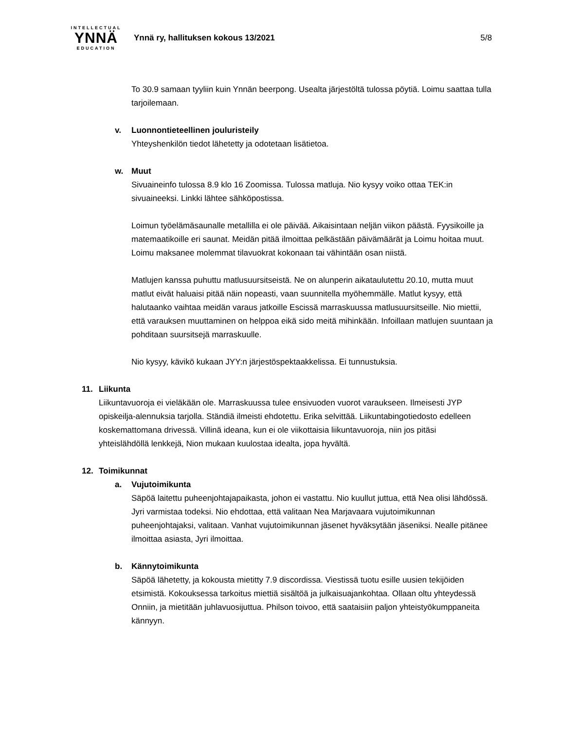INTELLECTUAL
YNNÄ
EDUCATION
Ynnä ry, hallituksen kokous 13/2021
5/8
To 30.9 samaan tyyliin kuin Ynnän beerpong. Usealta järjestöltä tulossa pöytiä. Loimu saattaa tulla tarjoilemaan.
v. Luonnontieteellinen jouluristeily
Yhteyshenkilön tiedot lähetetty ja odotetaan lisätietoa.
w. Muut
Sivuaineinfo tulossa 8.9 klo 16 Zoomissa. Tulossa matluja. Nio kysyy voiko ottaa TEK:in sivuaineeksi. Linkki lähtee sähköpostissa.
Loimun työelämäsaunalle metallilla ei ole päivää. Aikaisintaan neljän viikon päästä. Fyysikoille ja matemaatikoille eri saunat. Meidän pitää ilmoittaa pelkästään päivämäärät ja Loimu hoitaa muut. Loimu maksanee molemmat tilavuokrat kokonaan tai vähintään osan niistä.
Matlujen kanssa puhuttu matlusuursitseistä. Ne on alunperin aikataulutettu 20.10, mutta muut matlut eivät haluaisi pitää näin nopeasti, vaan suunnitella myöhemmälle. Matlut kysyy, että halutaanko vaihtaa meidän varaus jatkoille Escissä marraskuussa matlusuursitseille. Nio miettii, että varauksen muuttaminen on helppoa eikä sido meitä mihinkään. Infoillaan matlujen suuntaan ja pohditaan suursitsejä marraskuulle.
Nio kysyy, kävikö kukaan JYY:n järjestöspektaakkelissa. Ei tunnustuksia.
11. Liikunta
Liikuntavuoroja ei vieläkään ole. Marraskuussa tulee ensivuoden vuorot varaukseen. Ilmeisesti JYP opiskeilja-alennuksia tarjolla. Ständiä ilmeisti ehdotettu. Erika selvittää. Liikuntabingotiedosto edelleen koskemattomana drivessä. Villinä ideana, kun ei ole viikottaisia liikuntavuoroja, niin jos pitäsi yhteislähdöllä lenkkejä, Nion mukaan kuulostaa idealta, jopa hyvältä.
12. Toimikunnat
a. Vujutoimikunta
Säpöä laitettu puheenjohtajapaikasta, johon ei vastattu. Nio kuullut juttua, että Nea olisi lähdössä. Jyri varmistaa todeksi. Nio ehdottaa, että valitaan Nea Marjavaara vujutoimikunnan puheenjohtajaksi, valitaan. Vanhat vujutoimikunnan jäsenet hyväksytään jäseniksi. Nealle pitänee ilmoittaa asiasta, Jyri ilmoittaa.
b. Kännytoimikunta
Säpöä lähetetty, ja kokousta mietitty 7.9 discordissa. Viestissä tuotu esille uusien tekijöiden etsimistä. Kokouksessa tarkoitus miettiä sisältöä ja julkaisuajankohtaa. Ollaan oltu yhteydessä Onniin, ja mietitään juhlavuosijuttua. Philson toivoo, että saataisiin paljon yhteistyökumppaneita kännyyn.